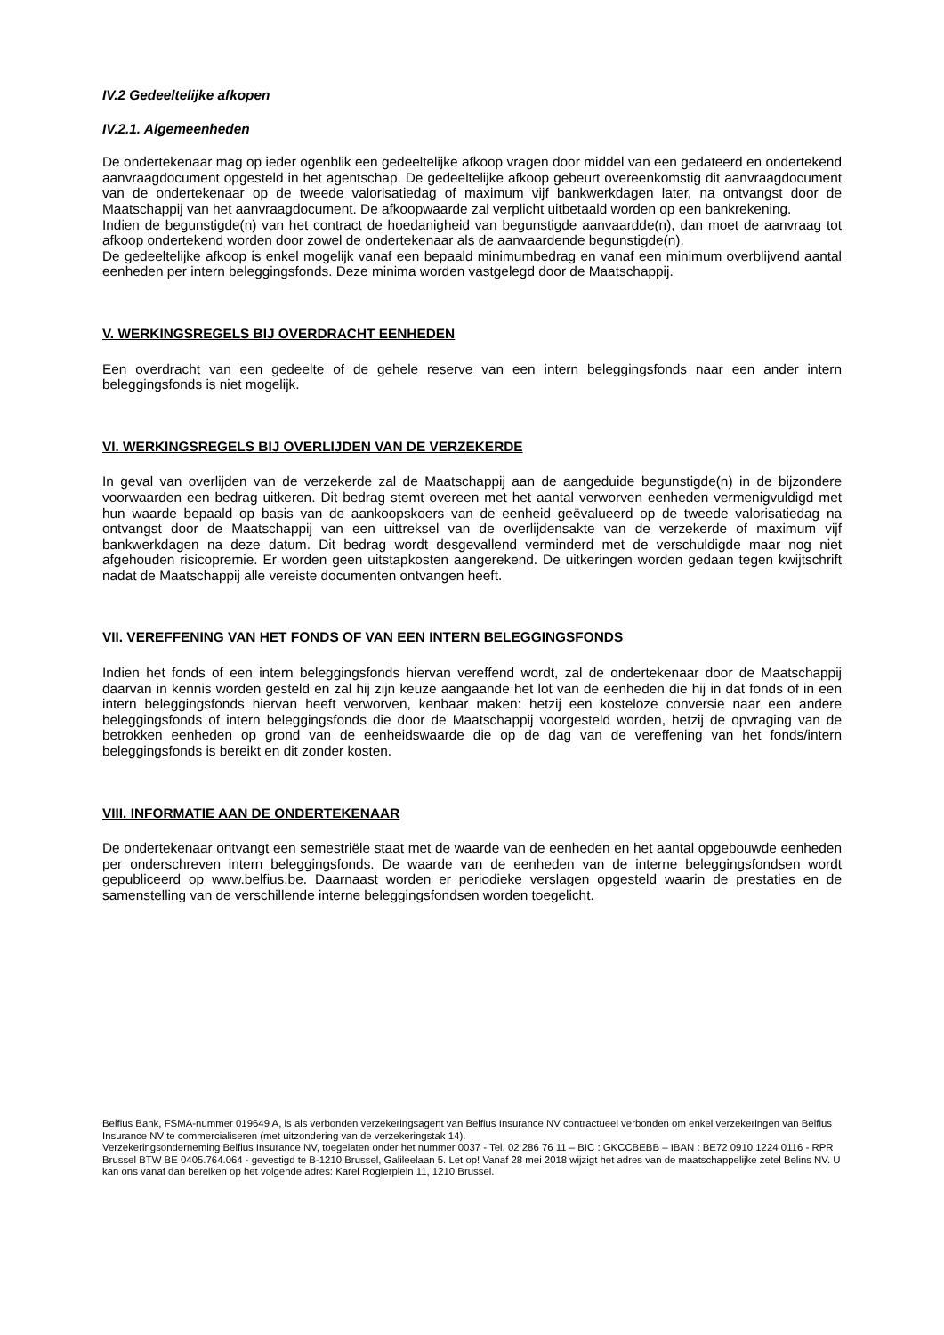IV.2 Gedeeltelijke afkopen
IV.2.1. Algemeenheden
De ondertekenaar mag op ieder ogenblik een gedeeltelijke afkoop vragen door middel van een gedateerd en ondertekend aanvraagdocument opgesteld in het agentschap. De gedeeltelijke afkoop gebeurt overeenkomstig dit aanvraagdocument van de ondertekenaar op de tweede valorisatiedag of maximum vijf bankwerkdagen later, na ontvangst door de Maatschappij van het aanvraagdocument. De afkoopwaarde zal verplicht uitbetaald worden op een bankrekening.
Indien de begunstigde(n) van het contract de hoedanigheid van begunstigde aanvaardde(n), dan moet de aanvraag tot afkoop ondertekend worden door zowel de ondertekenaar als de aanvaardende begunstigde(n).
De gedeeltelijke afkoop is enkel mogelijk vanaf een bepaald minimumbedrag en vanaf een minimum overblijvend aantal eenheden per intern beleggingsfonds. Deze minima worden vastgelegd door de Maatschappij.
V. WERKINGSREGELS BIJ OVERDRACHT EENHEDEN
Een overdracht van een gedeelte of de gehele reserve van een intern beleggingsfonds naar een ander intern beleggingsfonds is niet mogelijk.
VI. WERKINGSREGELS BIJ OVERLIJDEN VAN DE VERZEKERDE
In geval van overlijden van de verzekerde zal de Maatschappij aan de aangeduide begunstigde(n) in de bijzondere voorwaarden een bedrag uitkeren. Dit bedrag stemt overeen met het aantal verworven eenheden vermenigvuldigd met hun waarde bepaald op basis van de aankoopskoers van de eenheid geëvalueerd op de tweede valorisatiedag na ontvangst door de Maatschappij van een uittreksel van de overlijdensakte van de verzekerde of maximum vijf bankwerkdagen na deze datum. Dit bedrag wordt desgevallend verminderd met de verschuldigde maar nog niet afgehouden risicopremie. Er worden geen uitstapkosten aangerekend. De uitkeringen worden gedaan tegen kwijtschrift nadat de Maatschappij alle vereiste documenten ontvangen heeft.
VII. VEREFFENING VAN HET FONDS OF VAN EEN INTERN BELEGGINGSFONDS
Indien het fonds of een intern beleggingsfonds hiervan vereffend wordt, zal de ondertekenaar door de Maatschappij daarvan in kennis worden gesteld en zal hij zijn keuze aangaande het lot van de eenheden die hij in dat fonds of in een intern beleggingsfonds hiervan heeft verworven, kenbaar maken: hetzij een kosteloze conversie naar een andere beleggingsfonds of intern beleggingsfonds die door de Maatschappij voorgesteld worden, hetzij de opvraging van de betrokken eenheden op grond van de eenheidswaarde die op de dag van de vereffening van het fonds/intern beleggingsfonds is bereikt en dit zonder kosten.
VIII. INFORMATIE AAN DE ONDERTEKENAAR
De ondertekenaar ontvangt een semestriële staat met de waarde van de eenheden en het aantal opgebouwde eenheden per onderschreven intern beleggingsfonds. De waarde van de eenheden van de interne beleggingsfondsen wordt gepubliceerd op www.belfius.be. Daarnaast worden er periodieke verslagen opgesteld waarin de prestaties en de samenstelling van de verschillende interne beleggingsfondsen worden toegelicht.
Belfius Bank, FSMA-nummer 019649 A, is als verbonden verzekeringsagent van Belfius Insurance NV contractueel verbonden om enkel verzekeringen van Belfius Insurance NV te commercialiseren (met uitzondering van de verzekeringstak 14).
Verzekeringsonderneming Belfius Insurance NV, toegelaten onder het nummer 0037 - Tel. 02 286 76 11 – BIC : GKCCBEBB – IBAN : BE72 0910 1224 0116 - RPR Brussel BTW BE 0405.764.064 - gevestigd te B-1210 Brussel, Galileelaan 5. Let op! Vanaf 28 mei 2018 wijzigt het adres van de maatschappelijke zetel Belins NV. U kan ons vanaf dan bereiken op het volgende adres: Karel Rogierplein 11, 1210 Brussel.